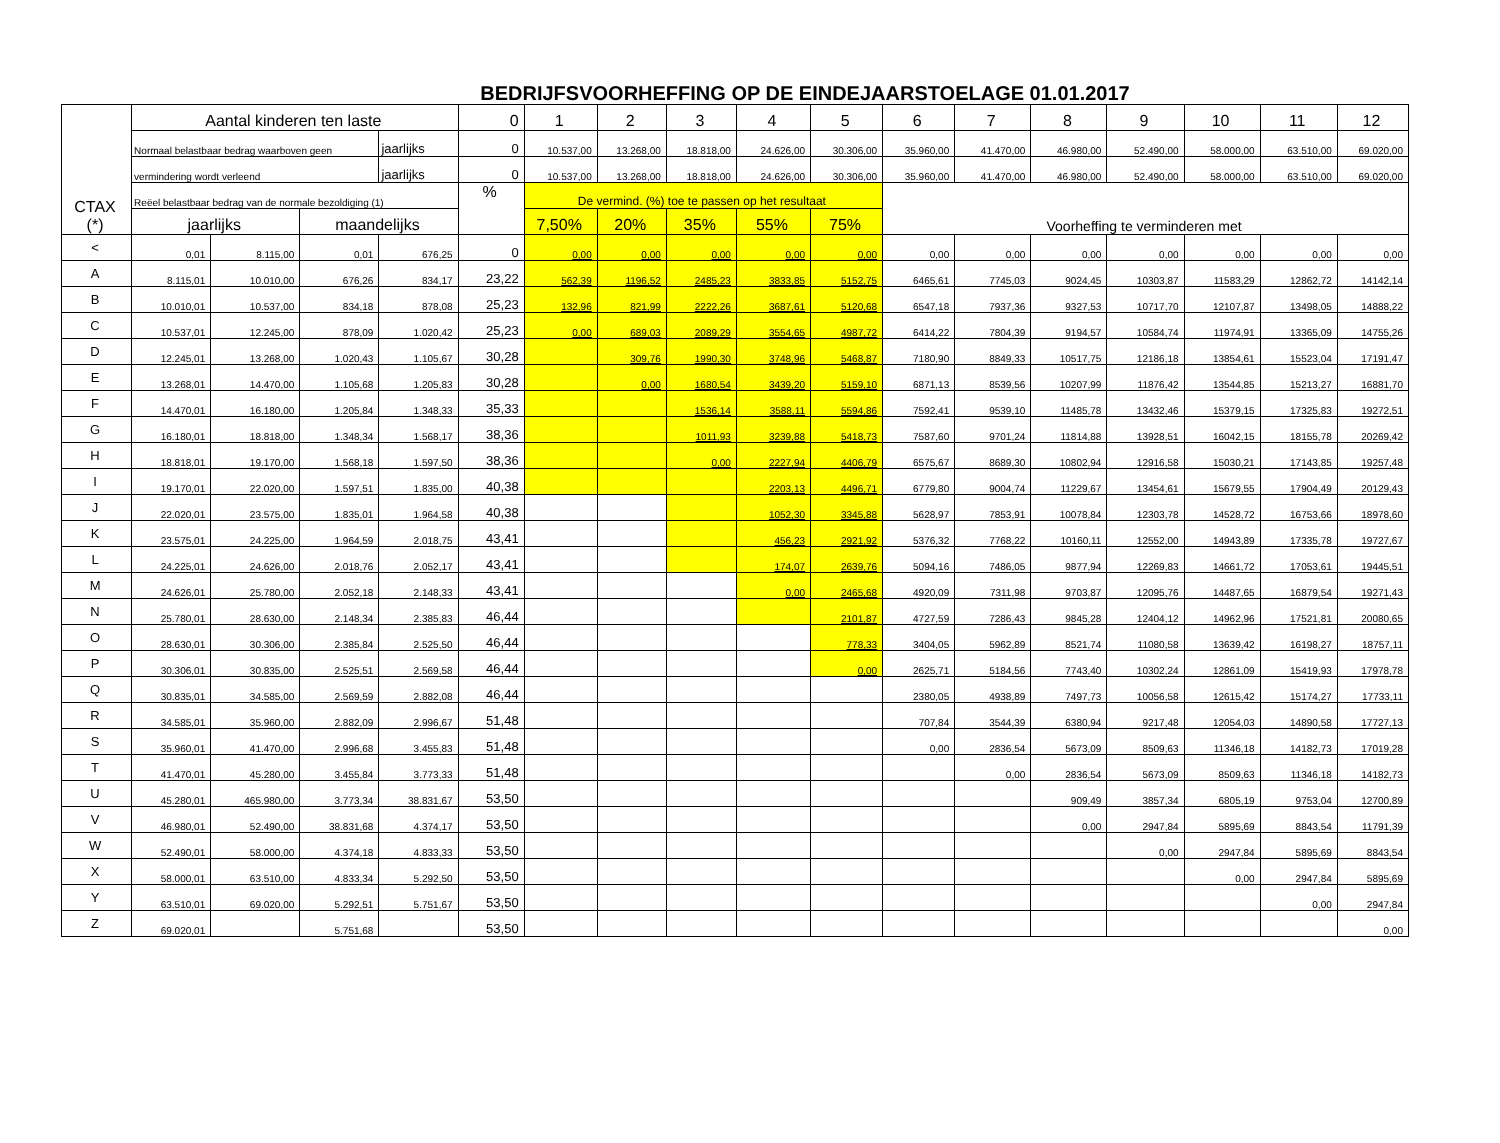BEDRIJFSVOORHEFFING OP DE EINDEJAARSTOELAGE 01.01.2017
| CTAX (*) | Aantal kinderen ten laste | | | | 0 | 1 | 2 | 3 | 4 | 5 | 6 | 7 | 8 | 9 | 10 | 11 | 12 |
| --- | --- | --- | --- | --- | --- | --- | --- | --- | --- | --- | --- | --- | --- | --- | --- | --- | --- |
| | Normaal belastbaar bedrag waarboven geen | | | jaarlijks | 0 | 10.537,00 | 13.268,00 | 18.818,00 | 24.626,00 | 30.306,00 | 35.960,00 | 41.470,00 | 46.980,00 | 52.490,00 | 58.000,00 | 63.510,00 | 69.020,00 |
| | vermindering wordt verleend | | | jaarlijks | 0 | 10.537,00 | 13.268,00 | 18.818,00 | 24.626,00 | 30.306,00 | 35.960,00 | 41.470,00 | 46.980,00 | 52.490,00 | 58.000,00 | 63.510,00 | 69.020,00 |
| | Reëel belastbaar bedrag van de normale bezoldiging (1) | | | | % | De vermind. (%) toe te passen op het resultaat | | | | | Voorheffing te verminderen met | | | | | | |
| | jaarlijks | | maandelijks | | | 7,50% | 20% | 35% | 55% | 75% | | | | | | | |
| < | 0,01 | 8.115,00 | 0,01 | 676,25 | 0 | 0,00 | 0,00 | 0,00 | 0,00 | 0,00 | 0,00 | 0,00 | 0,00 | 0,00 | 0,00 | 0,00 | 0,00 |
| A | 8.115,01 | 10.010,00 | 676,26 | 834,17 | 23,22 | 562,39 | 1196,52 | 2485,23 | 3833,85 | 5152,75 | 6465,61 | 7745,03 | 9024,45 | 10303,87 | 11583,29 | 12862,72 | 14142,14 |
| B | 10.010,01 | 10.537,00 | 834,18 | 878,08 | 25,23 | 132,96 | 821,99 | 2222,26 | 3687,61 | 5120,68 | 6547,18 | 7937,36 | 9327,53 | 10717,70 | 12107,87 | 13498,05 | 14888,22 |
| C | 10.537,01 | 12.245,00 | 878,09 | 1.020,42 | 25,23 | 0,00 | 689,03 | 2089,29 | 3554,65 | 4987,72 | 6414,22 | 7804,39 | 9194,57 | 10584,74 | 11974,91 | 13365,09 | 14755,26 |
| D | 12.245,01 | 13.268,00 | 1.020,43 | 1.105,67 | 30,28 | | 309,76 | 1990,30 | 3748,96 | 5468,87 | 7180,90 | 8849,33 | 10517,75 | 12186,18 | 13854,61 | 15523,04 | 17191,47 |
| E | 13.268,01 | 14.470,00 | 1.105,68 | 1.205,83 | 30,28 | | 0,00 | 1680,54 | 3439,20 | 5159,10 | 6871,13 | 8539,56 | 10207,99 | 11876,42 | 13544,85 | 15213,27 | 16881,70 |
| F | 14.470,01 | 16.180,00 | 1.205,84 | 1.348,33 | 35,33 | | | 1536,14 | 3588,11 | 5594,86 | 7592,41 | 9539,10 | 11485,78 | 13432,46 | 15379,15 | 17325,83 | 19272,51 |
| G | 16.180,01 | 18.818,00 | 1.348,34 | 1.568,17 | 38,36 | | | 1011,93 | 3239,88 | 5418,73 | 7587,60 | 9701,24 | 11814,88 | 13928,51 | 16042,15 | 18155,78 | 20269,42 |
| H | 18.818,01 | 19.170,00 | 1.568,18 | 1.597,50 | 38,36 | | | 0,00 | 2227,94 | 4406,79 | 6575,67 | 8689,30 | 10802,94 | 12916,58 | 15030,21 | 17143,85 | 19257,48 |
| I | 19.170,01 | 22.020,00 | 1.597,51 | 1.835,00 | 40,38 | | | | 2203,13 | 4496,71 | 6779,80 | 9004,74 | 11229,67 | 13454,61 | 15679,55 | 17904,49 | 20129,43 |
| J | 22.020,01 | 23.575,00 | 1.835,01 | 1.964,58 | 40,38 | | | | 1052,30 | 3345,88 | 5628,97 | 7853,91 | 10078,84 | 12303,78 | 14528,72 | 16753,66 | 18978,60 |
| K | 23.575,01 | 24.225,00 | 1.964,59 | 2.018,75 | 43,41 | | | | 456,23 | 2921,92 | 5376,32 | 7768,22 | 10160,11 | 12552,00 | 14943,89 | 17335,78 | 19727,67 |
| L | 24.225,01 | 24.626,00 | 2.018,76 | 2.052,17 | 43,41 | | | | 174,07 | 2639,76 | 5094,16 | 7486,05 | 9877,94 | 12269,83 | 14661,72 | 17053,61 | 19445,51 |
| M | 24.626,01 | 25.780,00 | 2.052,18 | 2.148,33 | 43,41 | | | | 0,00 | 2465,68 | 4920,09 | 7311,98 | 9703,87 | 12095,76 | 14487,65 | 16879,54 | 19271,43 |
| N | 25.780,01 | 28.630,00 | 2.148,34 | 2.385,83 | 46,44 | | | | | 2101,87 | 4727,59 | 7286,43 | 9845,28 | 12404,12 | 14962,96 | 17521,81 | 20080,65 |
| O | 28.630,01 | 30.306,00 | 2.385,84 | 2.525,50 | 46,44 | | | | | 778,33 | 3404,05 | 5962,89 | 8521,74 | 11080,58 | 13639,42 | 16198,27 | 18757,11 |
| P | 30.306,01 | 30.835,00 | 2.525,51 | 2.569,58 | 46,44 | | | | | 0,00 | 2625,71 | 5184,56 | 7743,40 | 10302,24 | 12861,09 | 15419,93 | 17978,78 |
| Q | 30.835,01 | 34.585,00 | 2.569,59 | 2.882,08 | 46,44 | | | | | | 2380,05 | 4938,89 | 7497,73 | 10056,58 | 12615,42 | 15174,27 | 17733,11 |
| R | 34.585,01 | 35.960,00 | 2.882,09 | 2.996,67 | 51,48 | | | | | | 707,84 | 3544,39 | 6380,94 | 9217,48 | 12054,03 | 14890,58 | 17727,13 |
| S | 35.960,01 | 41.470,00 | 2.996,68 | 3.455,83 | 51,48 | | | | | | 0,00 | 2836,54 | 5673,09 | 8509,63 | 11346,18 | 14182,73 | 17019,28 |
| T | 41.470,01 | 45.280,00 | 3.455,84 | 3.773,33 | 51,48 | | | | | | | 0,00 | 2836,54 | 5673,09 | 8509,63 | 11346,18 | 14182,73 |
| U | 45.280,01 | 465.980,00 | 3.773,34 | 38.831,67 | 53,50 | | | | | | | | 909,49 | 3857,34 | 6805,19 | 9753,04 | 12700,89 |
| V | 46.980,01 | 52.490,00 | 38.831,68 | 4.374,17 | 53,50 | | | | | | | | 0,00 | 2947,84 | 5895,69 | 8843,54 | 11791,39 |
| W | 52.490,01 | 58.000,00 | 4.374,18 | 4.833,33 | 53,50 | | | | | | | | | 0,00 | 2947,84 | 5895,69 | 8843,54 |
| X | 58.000,01 | 63.510,00 | 4.833,34 | 5.292,50 | 53,50 | | | | | | | | | | 0,00 | 2947,84 | 5895,69 |
| Y | 63.510,01 | 69.020,00 | 5.292,51 | 5.751,67 | 53,50 | | | | | | | | | | | 0,00 | 2947,84 |
| Z | 69.020,01 | | 5.751,68 | | 53,50 | | | | | | | | | | | | 0,00 |